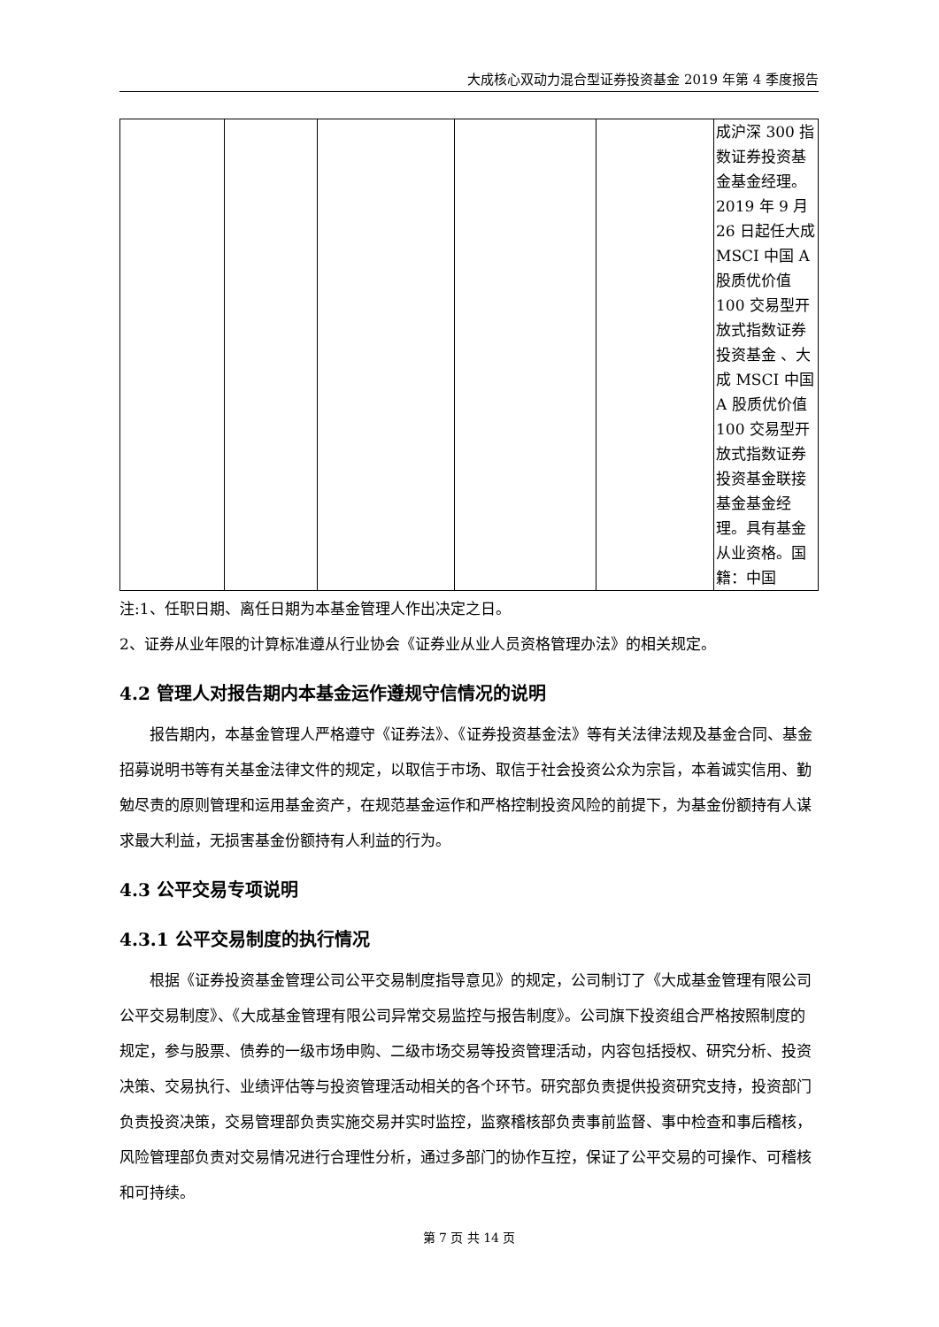大成核心双动力混合型证券投资基金 2019 年第 4 季度报告
| | | | | | 成沪深 300 指数证券投资基金基金经理。2019 年 9 月 26 日起任大成 MSCI 中国 A 股质优价值 100 交易型开放式指数证券投资基金 、大成 MSCI 中国 A 股质优价值 100 交易型开放式指数证券投资基金联接基金基金经理。具有基金从业资格。国籍：中国 |
注:1、任职日期、离任日期为本基金管理人作出决定之日。
2、证券从业年限的计算标准遵从行业协会《证券业从业人员资格管理办法》的相关规定。
4.2 管理人对报告期内本基金运作遵规守信情况的说明
报告期内，本基金管理人严格遵守《证券法》、《证券投资基金法》等有关法律法规及基金合同、基金招募说明书等有关基金法律文件的规定，以取信于市场、取信于社会投资公众为宗旨，本着诚实信用、勤勉尽责的原则管理和运用基金资产，在规范基金运作和严格控制投资风险的前提下，为基金份额持有人谋求最大利益，无损害基金份额持有人利益的行为。
4.3 公平交易专项说明
4.3.1 公平交易制度的执行情况
根据《证券投资基金管理公司公平交易制度指导意见》的规定，公司制订了《大成基金管理有限公司公平交易制度》、《大成基金管理有限公司异常交易监控与报告制度》。公司旗下投资组合严格按照制度的规定，参与股票、债券的一级市场申购、二级市场交易等投资管理活动，内容包括授权、研究分析、投资决策、交易执行、业绩评估等与投资管理活动相关的各个环节。研究部负责提供投资研究支持，投资部门负责投资决策，交易管理部负责实施交易并实时监控，监察稽核部负责事前监督、事中检查和事后稽核，风险管理部负责对交易情况进行合理性分析，通过多部门的协作互控，保证了公平交易的可操作、可稽核和可持续。
第 7 页 共 14 页